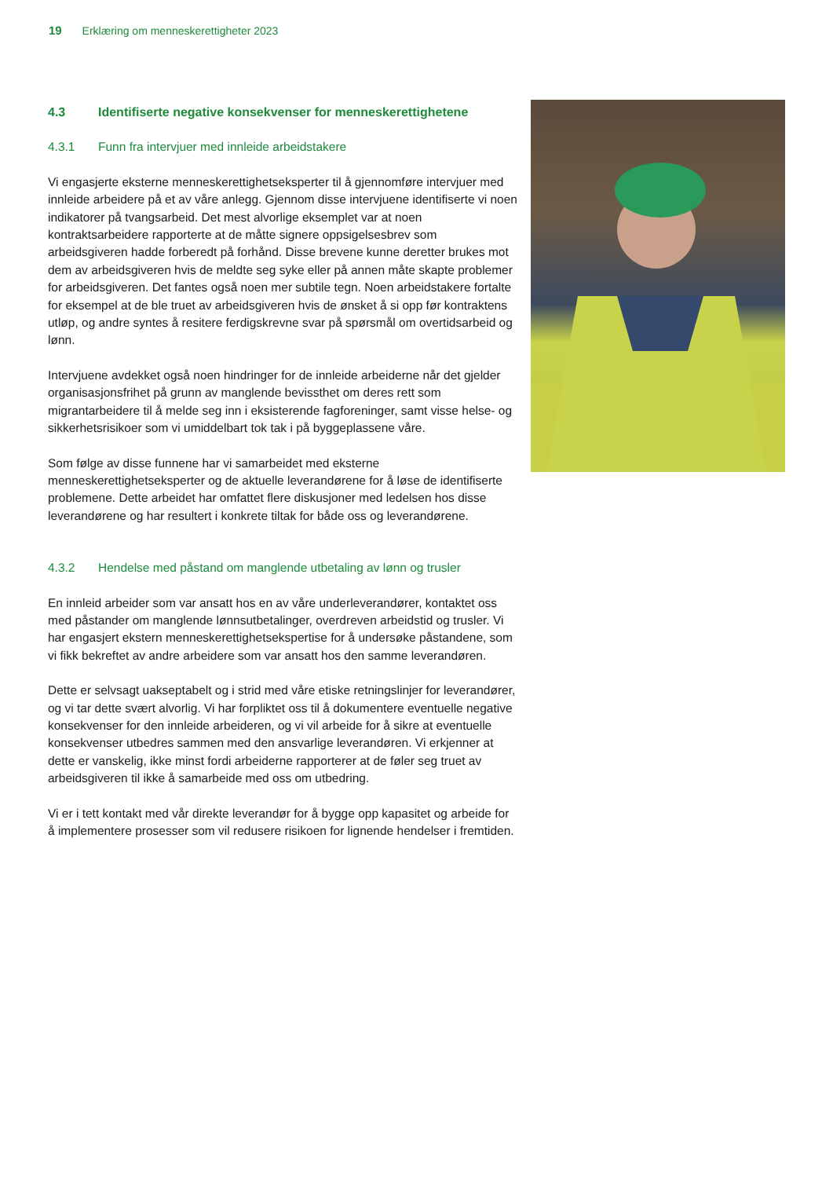19 Erklæring om menneskerettigheter 2023
4.3 Identifiserte negative konsekvenser for menneskerettighetene
4.3.1 Funn fra intervjuer med innleide arbeidstakere
Vi engasjerte eksterne menneskerettighetseksperter til å gjennomføre intervjuer med innleide arbeidere på et av våre anlegg. Gjennom disse intervjuene identifiserte vi noen indikatorer på tvangsarbeid. Det mest alvorlige eksemplet var at noen kontraktsarbeidere rapporterte at de måtte signere oppsigelsesbrev som arbeidsgiveren hadde forberedt på forhånd. Disse brevene kunne deretter brukes mot dem av arbeidsgiveren hvis de meldte seg syke eller på annen måte skapte problemer for arbeidsgiveren. Det fantes også noen mer subtile tegn. Noen arbeidstakere fortalte for eksempel at de ble truet av arbeidsgiveren hvis de ønsket å si opp før kontraktens utløp, og andre syntes å resitere ferdigskrevne svar på spørsmål om overtidsarbeid og lønn.
Intervjuene avdekket også noen hindringer for de innleide arbeiderne når det gjelder organisasjonsfrihet på grunn av manglende bevissthet om deres rett som migrantarbeidere til å melde seg inn i eksisterende fagforeninger, samt visse helse- og sikkerhetsrisikoer som vi umiddelbart tok tak i på byggeplassene våre.
Som følge av disse funnene har vi samarbeidet med eksterne menneskerettighetseksperter og de aktuelle leverandørene for å løse de identifiserte problemene. Dette arbeidet har omfattet flere diskusjoner med ledelsen hos disse leverandørene og har resultert i konkrete tiltak for både oss og leverandørene.
4.3.2 Hendelse med påstand om manglende utbetaling av lønn og trusler
En innleid arbeider som var ansatt hos en av våre underleverandører, kontaktet oss med påstander om manglende lønnsutbetalinger, overdreven arbeidstid og trusler. Vi har engasjert ekstern menneskerettighetsekspertise for å undersøke påstandene, som vi fikk bekreftet av andre arbeidere som var ansatt hos den samme leverandøren.
Dette er selvsagt uakseptabelt og i strid med våre etiske retningslinjer for leverandører, og vi tar dette svært alvorlig. Vi har forpliktet oss til å dokumentere eventuelle negative konsekvenser for den innleide arbeideren, og vi vil arbeide for å sikre at eventuelle konsekvenser utbedres sammen med den ansvarlige leverandøren. Vi erkjenner at dette er vanskelig, ikke minst fordi arbeiderne rapporterer at de føler seg truet av arbeidsgiveren til ikke å samarbeide med oss om utbedring.
Vi er i tett kontakt med vår direkte leverandør for å bygge opp kapasitet og arbeide for å implementere prosesser som vil redusere risikoen for lignende hendelser i fremtiden.